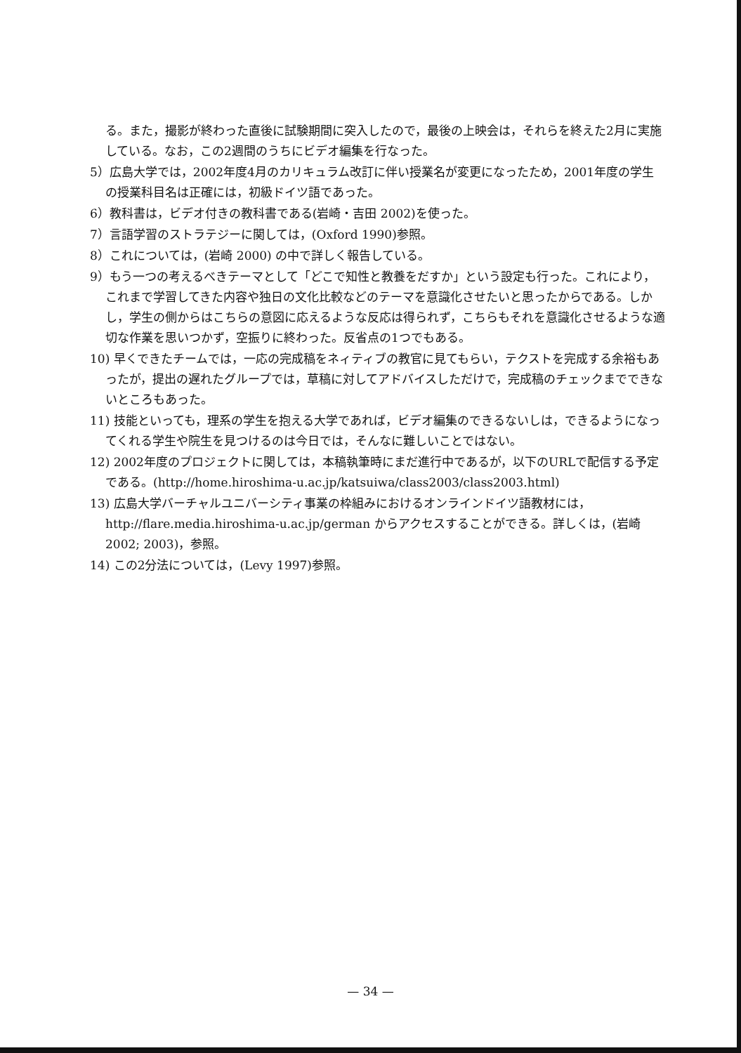る。また，撮影が終わった直後に試験期間に突入したので，最後の上映会は，それらを終えた2月に実施している。なお，この2週間のうちにビデオ編集を行なった。
5）広島大学では，2002年度4月のカリキュラム改訂に伴い授業名が変更になったため，2001年度の学生の授業科目名は正確には，初級ドイツ語であった。
6）教科書は，ビデオ付きの教科書である(岩崎・吉田 2002)を使った。
7）言語学習のストラテジーに関しては，(Oxford 1990)参照。
8）これについては，(岩崎 2000) の中で詳しく報告している。
9）もう一つの考えるべきテーマとして「どこで知性と教養をだすか」という設定も行った。これにより，これまで学習してきた内容や独日の文化比較などのテーマを意識化させたいと思ったからである。しかし，学生の側からはこちらの意図に応えるような反応は得られず，こちらもそれを意識化させるような適切な作業を思いつかず，空振りに終わった。反省点の1つでもある。
10) 早くできたチームでは，一応の完成稿をネィティブの教官に見てもらい，テクストを完成する余裕もあったが，提出の遅れたグループでは，草稿に対してアドバイスしただけで，完成稿のチェックまでできないところもあった。
11) 技能といっても，理系の学生を抱える大学であれば，ビデオ編集のできるないしは，できるようになってくれる学生や院生を見つけるのは今日では，そんなに難しいことではない。
12) 2002年度のプロジェクトに関しては，本稿執筆時にまだ進行中であるが，以下のURLで配信する予定である。(http://home.hiroshima-u.ac.jp/katsuiwa/class2003/class2003.html)
13) 広島大学バーチャルユニバーシティ事業の枠組みにおけるオンラインドイツ語教材には，http://flare.media.hiroshima-u.ac.jp/german からアクセスすることができる。詳しくは，(岩崎 2002; 2003)，参照。
14) この2分法については，(Levy 1997)参照。
— 34 —